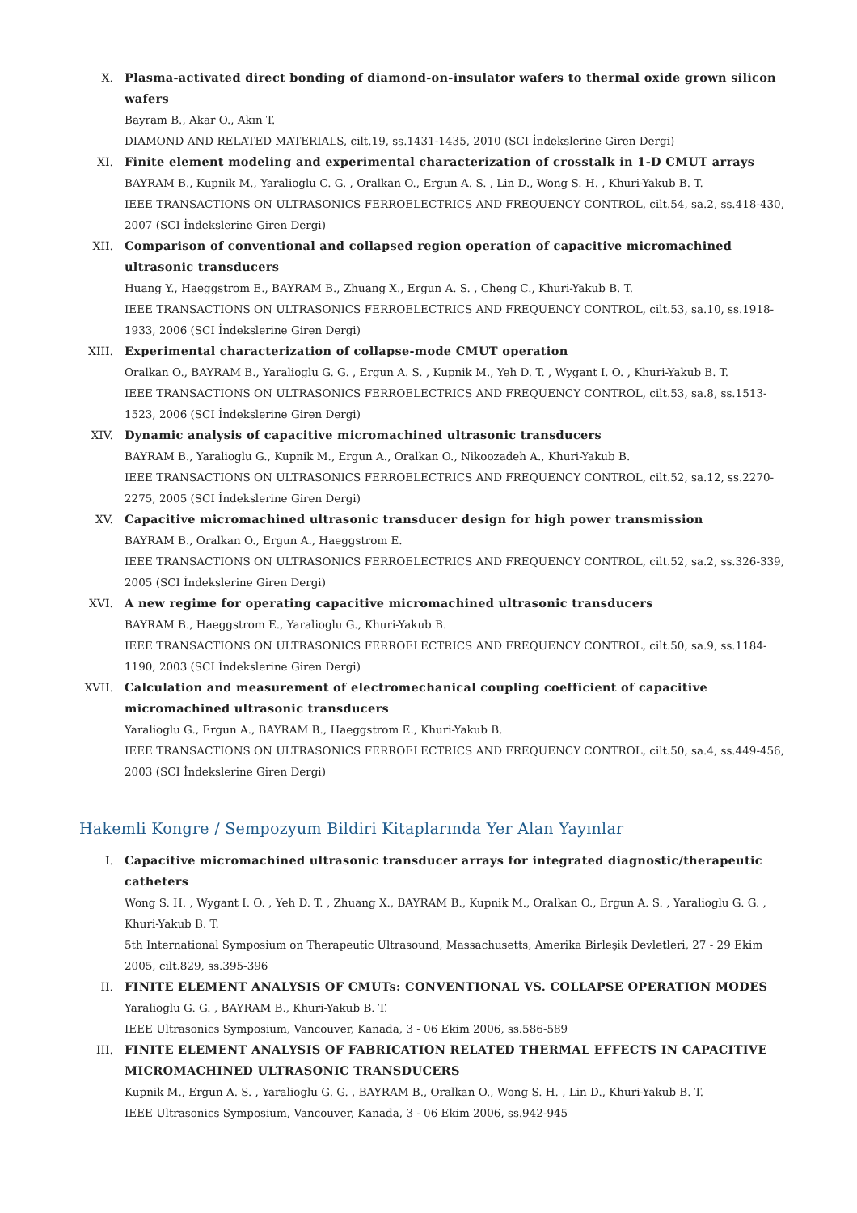X. Plasma-activated direct bonding of diamond-on-insulator wafers to thermal oxide grown silicon wafers
Bayram B., Akar O., Akın T.
DIAMOND AND RELATED MATERIALS, cilt.19, ss.1431-1435, 2010 (SCI İndekslerine Giren Dergi)
XI. Finite element modeling and experimental characterization of crosstalk in 1-D CMUT arrays
BAYRAM B., Kupnik M., Yaralioglu C. G. , Oralkan O., Ergun A. S. , Lin D., Wong S. H. , Khuri-Yakub B. T.
IEEE TRANSACTIONS ON ULTRASONICS FERROELECTRICS AND FREQUENCY CONTROL, cilt.54, sa.2, ss.418-430, 2007 (SCI İndekslerine Giren Dergi)
XII. Comparison of conventional and collapsed region operation of capacitive micromachined ultrasonic transducers
Huang Y., Haeggstrom E., BAYRAM B., Zhuang X., Ergun A. S. , Cheng C., Khuri-Yakub B. T.
IEEE TRANSACTIONS ON ULTRASONICS FERROELECTRICS AND FREQUENCY CONTROL, cilt.53, sa.10, ss.1918-1933, 2006 (SCI İndekslerine Giren Dergi)
XIII. Experimental characterization of collapse-mode CMUT operation
Oralkan O., BAYRAM B., Yaralioglu G. G. , Ergun A. S. , Kupnik M., Yeh D. T. , Wygant I. O. , Khuri-Yakub B. T.
IEEE TRANSACTIONS ON ULTRASONICS FERROELECTRICS AND FREQUENCY CONTROL, cilt.53, sa.8, ss.1513-1523, 2006 (SCI İndekslerine Giren Dergi)
XIV. Dynamic analysis of capacitive micromachined ultrasonic transducers
BAYRAM B., Yaralioglu G., Kupnik M., Ergun A., Oralkan O., Nikoozadeh A., Khuri-Yakub B.
IEEE TRANSACTIONS ON ULTRASONICS FERROELECTRICS AND FREQUENCY CONTROL, cilt.52, sa.12, ss.2270-2275, 2005 (SCI İndekslerine Giren Dergi)
XV. Capacitive micromachined ultrasonic transducer design for high power transmission
BAYRAM B., Oralkan O., Ergun A., Haeggstrom E.
IEEE TRANSACTIONS ON ULTRASONICS FERROELECTRICS AND FREQUENCY CONTROL, cilt.52, sa.2, ss.326-339, 2005 (SCI İndekslerine Giren Dergi)
XVI. A new regime for operating capacitive micromachined ultrasonic transducers
BAYRAM B., Haeggstrom E., Yaralioglu G., Khuri-Yakub B.
IEEE TRANSACTIONS ON ULTRASONICS FERROELECTRICS AND FREQUENCY CONTROL, cilt.50, sa.9, ss.1184-1190, 2003 (SCI İndekslerine Giren Dergi)
XVII. Calculation and measurement of electromechanical coupling coefficient of capacitive micromachined ultrasonic transducers
Yaralioglu G., Ergun A., BAYRAM B., Haeggstrom E., Khuri-Yakub B.
IEEE TRANSACTIONS ON ULTRASONICS FERROELECTRICS AND FREQUENCY CONTROL, cilt.50, sa.4, ss.449-456, 2003 (SCI İndekslerine Giren Dergi)
Hakemli Kongre / Sempozyum Bildiri Kitaplarında Yer Alan Yayınlar
I. Capacitive micromachined ultrasonic transducer arrays for integrated diagnostic/therapeutic catheters
Wong S. H. , Wygant I. O. , Yeh D. T. , Zhuang X., BAYRAM B., Kupnik M., Oralkan O., Ergun A. S. , Yaralioglu G. G. , Khuri-Yakub B. T.
5th International Symposium on Therapeutic Ultrasound, Massachusetts, Amerika Birleşik Devletleri, 27 - 29 Ekim 2005, cilt.829, ss.395-396
II. FINITE ELEMENT ANALYSIS OF CMUTs: CONVENTIONAL VS. COLLAPSE OPERATION MODES
Yaralioglu G. G. , BAYRAM B., Khuri-Yakub B. T.
IEEE Ultrasonics Symposium, Vancouver, Kanada, 3 - 06 Ekim 2006, ss.586-589
III. FINITE ELEMENT ANALYSIS OF FABRICATION RELATED THERMAL EFFECTS IN CAPACITIVE MICROMACHINED ULTRASONIC TRANSDUCERS
Kupnik M., Ergun A. S. , Yaralioglu G. G. , BAYRAM B., Oralkan O., Wong S. H. , Lin D., Khuri-Yakub B. T.
IEEE Ultrasonics Symposium, Vancouver, Kanada, 3 - 06 Ekim 2006, ss.942-945